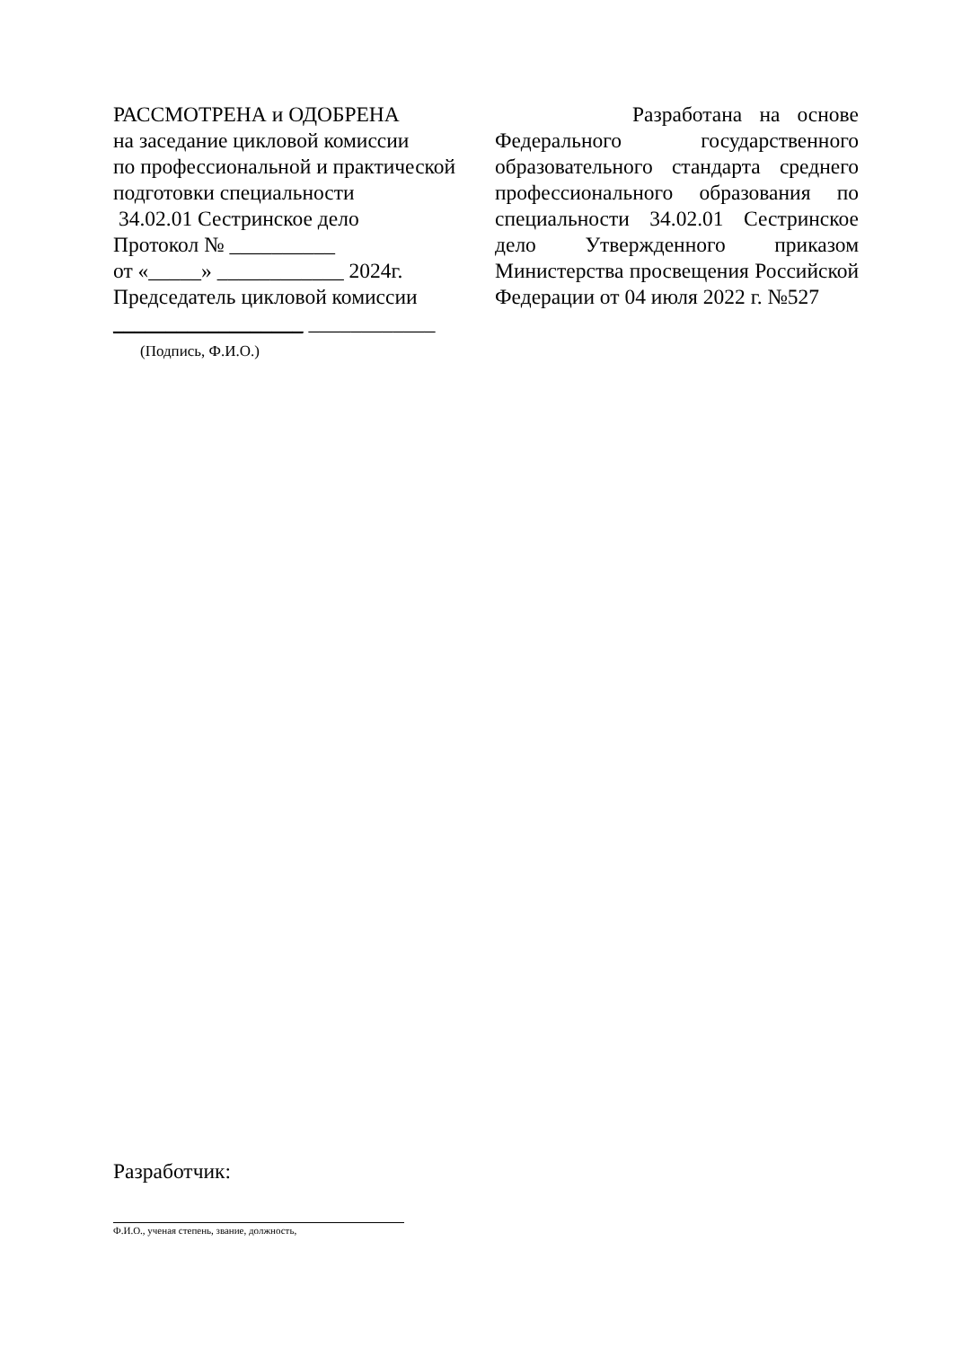РАССМОТРЕНА и ОДОБРЕНА
на заседание цикловой комиссии
по профессиональной и практической
подготовки специальности
34.02.01 Сестринское дело
Протокол № __________
от «_____» ____________ 2024г.
Председатель цикловой комиссии
__________________ ____________
(Подпись, Ф.И.О.)
Разработана на основе Федерального государственного образовательного стандарта среднего профессионального образования по специальности 34.02.01 Сестринское дело Утвержденного приказом Министерства просвещения Российской Федерации от 04 июля 2022 г. №527
Разработчик:
Ф.И.О., ученая степень, звание, должность,